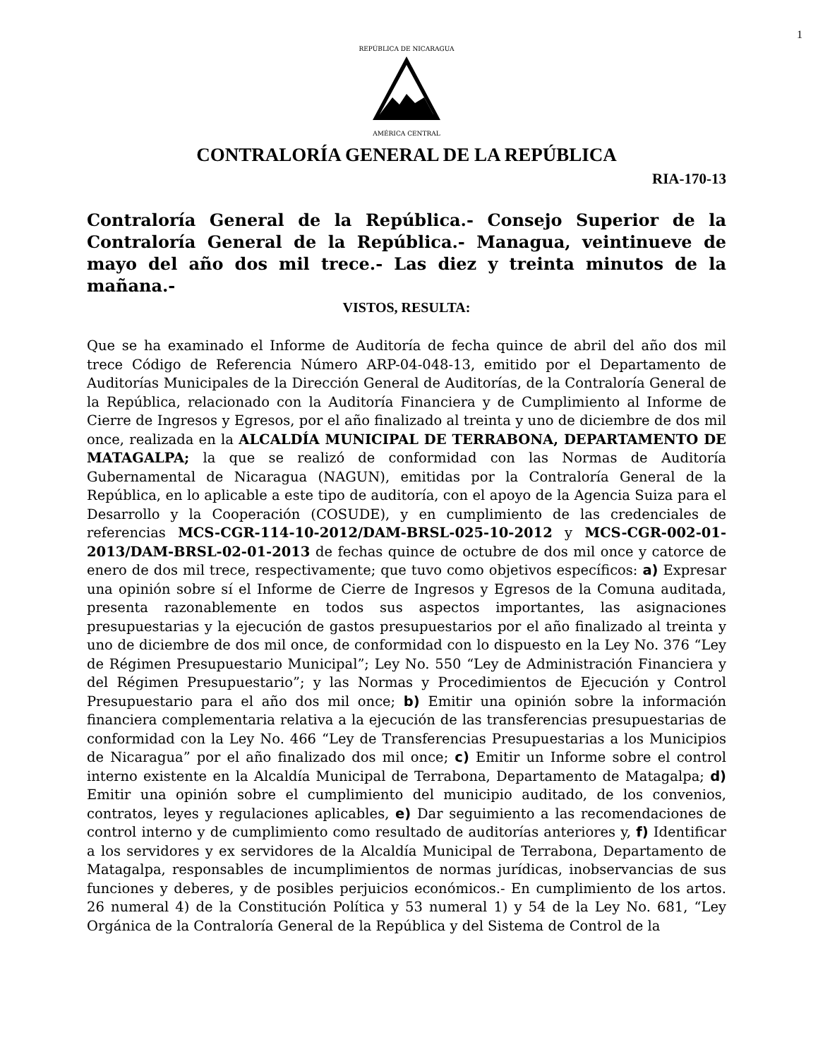1
REPÚBLICA DE NICARAGUA
AMÉRICA CENTRAL
CONTRALORÍA GENERAL DE LA REPÚBLICA
RIA-170-13
Contraloría General de la República.- Consejo Superior de la Contraloría General de la República.- Managua, veintinueve de mayo del año dos mil trece.- Las diez y treinta minutos de la mañana.-
VISTOS, RESULTA:
Que se ha examinado el Informe de Auditoría de fecha quince de abril del año dos mil trece Código de Referencia Número ARP-04-048-13, emitido por el Departamento de Auditorías Municipales de la Dirección General de Auditorías, de la Contraloría General de la República, relacionado con la Auditoría Financiera y de Cumplimiento al Informe de Cierre de Ingresos y Egresos, por el año finalizado al treinta y uno de diciembre de dos mil once, realizada en la ALCALDÍA MUNICIPAL DE TERRABONA, DEPARTAMENTO DE MATAGALPA; la que se realizó de conformidad con las Normas de Auditoría Gubernamental de Nicaragua (NAGUN), emitidas por la Contraloría General de la República, en lo aplicable a este tipo de auditoría, con el apoyo de la Agencia Suiza para el Desarrollo y la Cooperación (COSUDE), y en cumplimiento de las credenciales de referencias MCS-CGR-114-10-2012/DAM-BRSL-025-10-2012 y MCS-CGR-002-01-2013/DAM-BRSL-02-01-2013 de fechas quince de octubre de dos mil once y catorce de enero de dos mil trece, respectivamente; que tuvo como objetivos específicos: a) Expresar una opinión sobre sí el Informe de Cierre de Ingresos y Egresos de la Comuna auditada, presenta razonablemente en todos sus aspectos importantes, las asignaciones presupuestarias y la ejecución de gastos presupuestarios por el año finalizado al treinta y uno de diciembre de dos mil once, de conformidad con lo dispuesto en la Ley No. 376 “Ley de Régimen Presupuestario Municipal”; Ley No. 550 “Ley de Administración Financiera y del Régimen Presupuestario”; y las Normas y Procedimientos de Ejecución y Control Presupuestario para el año dos mil once; b) Emitir una opinión sobre la información financiera complementaria relativa a la ejecución de las transferencias presupuestarias de conformidad con la Ley No. 466 “Ley de Transferencias Presupuestarias a los Municipios de Nicaragua” por el año finalizado dos mil once; c) Emitir un Informe sobre el control interno existente en la Alcaldía Municipal de Terrabona, Departamento de Matagalpa; d) Emitir una opinión sobre el cumplimiento del municipio auditado, de los convenios, contratos, leyes y regulaciones aplicables, e) Dar seguimiento a las recomendaciones de control interno y de cumplimiento como resultado de auditorías anteriores y, f) Identificar a los servidores y ex servidores de la Alcaldía Municipal de Terrabona, Departamento de Matagalpa, responsables de incumplimientos de normas jurídicas, inobservancias de sus funciones y deberes, y de posibles perjuicios económicos.- En cumplimiento de los artos. 26 numeral 4) de la Constitución Política y 53 numeral 1) y 54 de la Ley No. 681, “Ley Orgánica de la Contraloría General de la República y del Sistema de Control de la